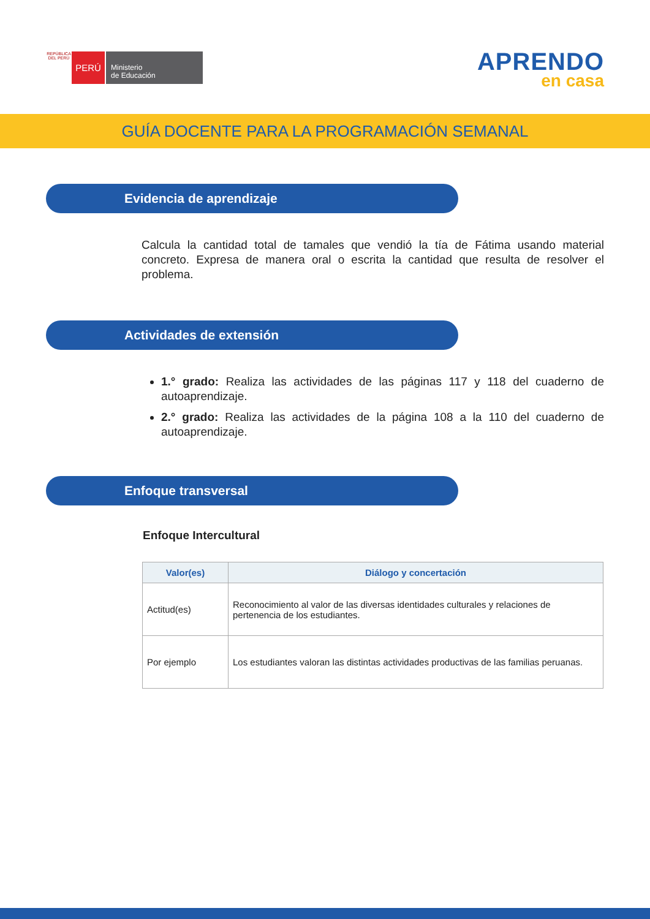REPÚBLICA DEL PERÚ
PERÚ
Ministerio
de Educación
APRENDO
en casa
GUÍA DOCENTE PARA LA PROGRAMACIÓN SEMANAL
Evidencia de aprendizaje
Calcula la cantidad total de tamales que vendió la tía de Fátima usando material concreto. Expresa de manera oral o escrita la cantidad que resulta de resolver el problema.
Actividades de extensión
1.° grado: Realiza las actividades de las páginas 117 y 118 del cuaderno de autoaprendizaje.
2.° grado: Realiza las actividades de la página 108 a la 110 del cuaderno de autoaprendizaje.
Enfoque transversal
Enfoque Intercultural
| Valor(es) | Diálogo y concertación |
| --- | --- |
| Actitud(es) | Reconocimiento al valor de las diversas identidades culturales y relaciones de pertenencia de los estudiantes. |
| Por ejemplo | Los estudiantes valoran las distintas actividades productivas de las familias peruanas. |